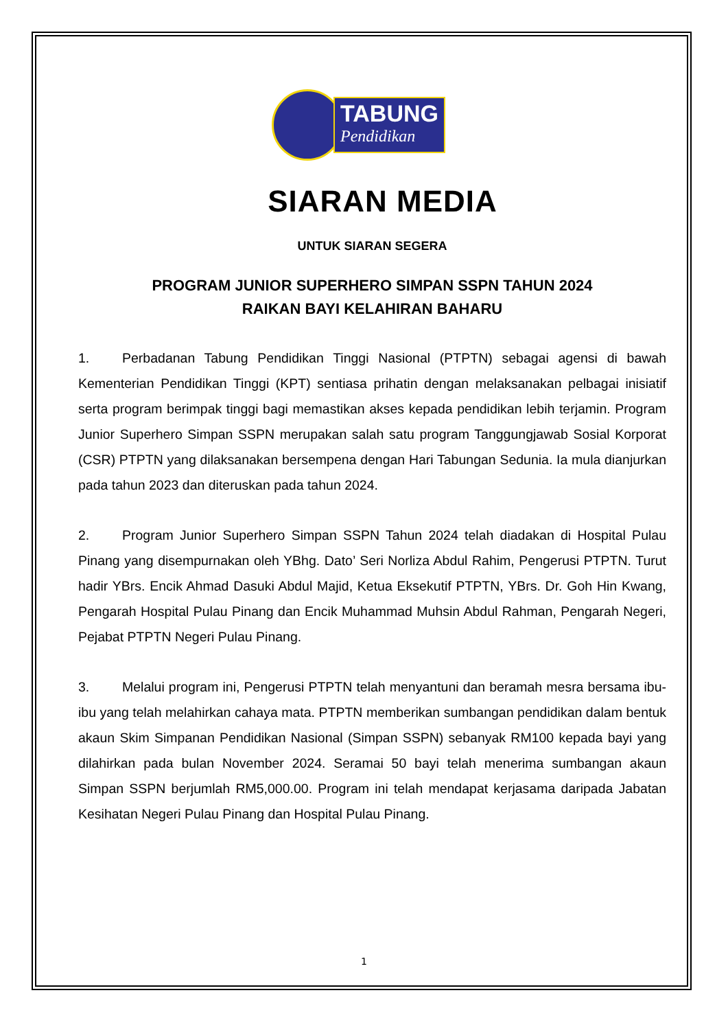TABUNG
Pendidikan
SIARAN MEDIA
UNTUK SIARAN SEGERA
PROGRAM JUNIOR SUPERHERO SIMPAN SSPN TAHUN 2024
RAIKAN BAYI KELAHIRAN BAHARU
1. Perbadanan Tabung Pendidikan Tinggi Nasional (PTPTN) sebagai agensi di bawah Kementerian Pendidikan Tinggi (KPT) sentiasa prihatin dengan melaksanakan pelbagai inisiatif serta program berimpak tinggi bagi memastikan akses kepada pendidikan lebih terjamin. Program Junior Superhero Simpan SSPN merupakan salah satu program Tanggungjawab Sosial Korporat (CSR) PTPTN yang dilaksanakan bersempena dengan Hari Tabungan Sedunia. Ia mula dianjurkan pada tahun 2023 dan diteruskan pada tahun 2024.
2. Program Junior Superhero Simpan SSPN Tahun 2024 telah diadakan di Hospital Pulau Pinang yang disempurnakan oleh YBhg. Dato’ Seri Norliza Abdul Rahim, Pengerusi PTPTN. Turut hadir YBrs. Encik Ahmad Dasuki Abdul Majid, Ketua Eksekutif PTPTN, YBrs. Dr. Goh Hin Kwang, Pengarah Hospital Pulau Pinang dan Encik Muhammad Muhsin Abdul Rahman, Pengarah Negeri, Pejabat PTPTN Negeri Pulau Pinang.
3. Melalui program ini, Pengerusi PTPTN telah menyantuni dan beramah mesra bersama ibu-ibu yang telah melahirkan cahaya mata. PTPTN memberikan sumbangan pendidikan dalam bentuk akaun Skim Simpanan Pendidikan Nasional (Simpan SSPN) sebanyak RM100 kepada bayi yang dilahirkan pada bulan November 2024. Seramai 50 bayi telah menerima sumbangan akaun Simpan SSPN berjumlah RM5,000.00. Program ini telah mendapat kerjasama daripada Jabatan Kesihatan Negeri Pulau Pinang dan Hospital Pulau Pinang.
1